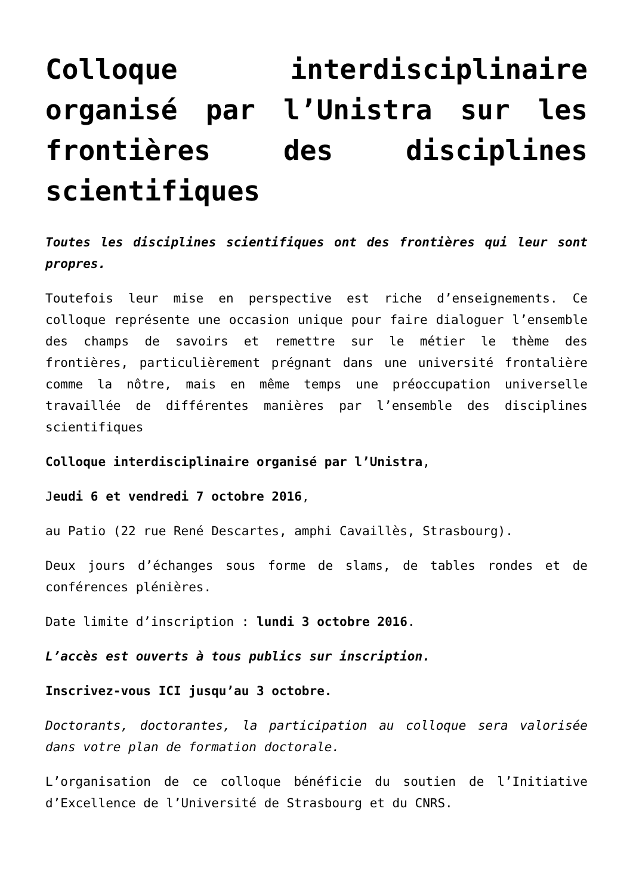Colloque interdisciplinaire organisé par l’Unistra sur les frontières des disciplines scientifiques
Toutes les disciplines scientifiques ont des frontières qui leur sont propres.
Toutefois leur mise en perspective est riche d’enseignements. Ce colloque représente une occasion unique pour faire dialoguer l’ensemble des champs de savoirs et remettre sur le métier le thème des frontières, particulièrement prégnant dans une université frontalière comme la nôtre, mais en même temps une préoccupation universelle travaillée de différentes manières par l’ensemble des disciplines scientifiques
Colloque interdisciplinaire organisé par l’Unistra,
Jeudi 6 et vendredi 7 octobre 2016,
au Patio (22 rue René Descartes, amphi Cavaillès, Strasbourg).
Deux jours d’échanges sous forme de slams, de tables rondes et de conférences plénières.
Date limite d’inscription : lundi 3 octobre 2016.
L’accès est ouverts à tous publics sur inscription.
Inscrivez-vous ICI jusqu’au 3 octobre.
Doctorants, doctorantes, la participation au colloque sera valorisée dans votre plan de formation doctorale.
L’organisation de ce colloque bénéficie du soutien de l’Initiative d’Excellence de l’Université de Strasbourg et du CNRS.